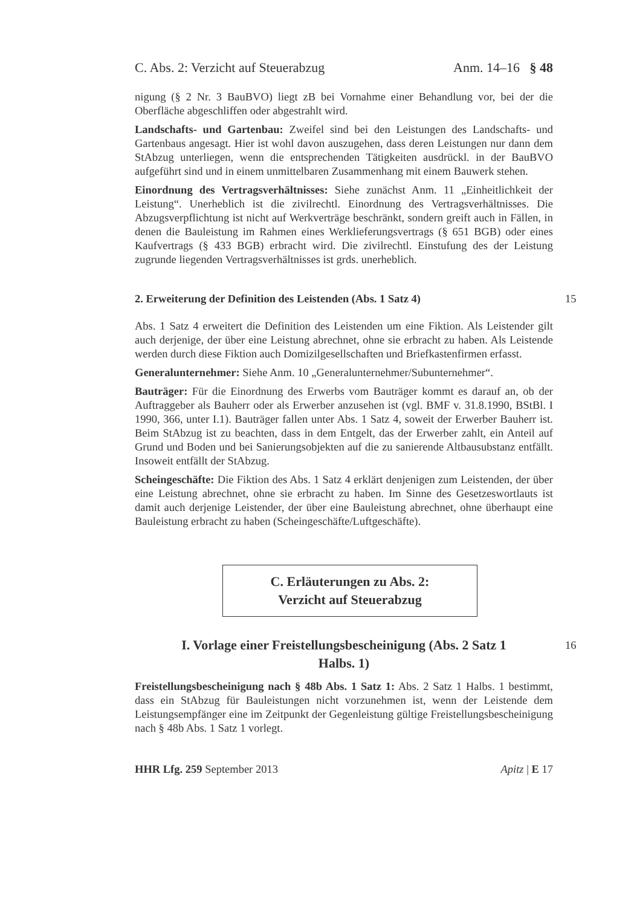C. Abs. 2: Verzicht auf Steuerabzug Anm. 14–16 § 48
nigung (§ 2 Nr. 3 BauBVO) liegt zB bei Vornahme einer Behandlung vor, bei der die Oberfläche abgeschliffen oder abgestrahlt wird.
Landschafts- und Gartenbau: Zweifel sind bei den Leistungen des Landschafts- und Gartenbaus angesagt. Hier ist wohl davon auszugehen, dass deren Leistungen nur dann dem StAbzug unterliegen, wenn die entsprechenden Tätigkeiten ausdrückl. in der BauBVO aufgeführt sind und in einem unmittelbaren Zusammenhang mit einem Bauwerk stehen.
Einordnung des Vertragsverhältnisses: Siehe zunächst Anm. 11 „Einheitlichkeit der Leistung“. Unerheblich ist die zivilrechtl. Einordnung des Vertragsverhältnisses. Die Abzugsverpflichtung ist nicht auf Werkverträge beschränkt, sondern greift auch in Fällen, in denen die Bauleistung im Rahmen eines Werklieferungsvertrags (§ 651 BGB) oder eines Kaufvertrags (§ 433 BGB) erbracht wird. Die zivilrechtl. Einstufung des der Leistung zugrunde liegenden Vertragsverhältnisses ist grds. unerheblich.
2. Erweiterung der Definition des Leistenden (Abs. 1 Satz 4) 15
Abs. 1 Satz 4 erweitert die Definition des Leistenden um eine Fiktion. Als Leistender gilt auch derjenige, der über eine Leistung abrechnet, ohne sie erbracht zu haben. Als Leistende werden durch diese Fiktion auch Domizilgesellschaften und Briefkastenfirmen erfasst.
Generalunternehmer: Siehe Anm. 10 „Generalunternehmer/Subunternehmer“.
Bauträger: Für die Einordnung des Erwerbs vom Bauträger kommt es darauf an, ob der Auftraggeber als Bauherr oder als Erwerber anzusehen ist (vgl. BMF v. 31.8.1990, BStBl. I 1990, 366, unter I.1). Bauträger fallen unter Abs. 1 Satz 4, soweit der Erwerber Bauherr ist. Beim StAbzug ist zu beachten, dass in dem Entgelt, das der Erwerber zahlt, ein Anteil auf Grund und Boden und bei Sanierungsobjekten auf die zu sanierende Altbausubstanz entfällt. Insoweit entfällt der StAbzug.
Scheingeschäfte: Die Fiktion des Abs. 1 Satz 4 erklärt denjenigen zum Leistenden, der über eine Leistung abrechnet, ohne sie erbracht zu haben. Im Sinne des Gesetzeswortlauts ist damit auch derjenige Leistender, der über eine Bauleistung abrechnet, ohne überhaupt eine Bauleistung erbracht zu haben (Scheingeschäfte/Luftgeschäfte).
C. Erläuterungen zu Abs. 2:
Verzicht auf Steuerabzug
I. Vorlage einer Freistellungsbescheinigung (Abs. 2 Satz 1
Halbs. 1)
16
Freistellungsbescheinigung nach § 48b Abs. 1 Satz 1: Abs. 2 Satz 1 Halbs. 1 bestimmt, dass ein StAbzug für Bauleistungen nicht vorzunehmen ist, wenn der Leistende dem Leistungsempfänger eine im Zeitpunkt der Gegenleistung gültige Freistellungsbescheinigung nach § 48b Abs. 1 Satz 1 vorlegt.
HHR Lfg. 259 September 2013 Apitz | E 17